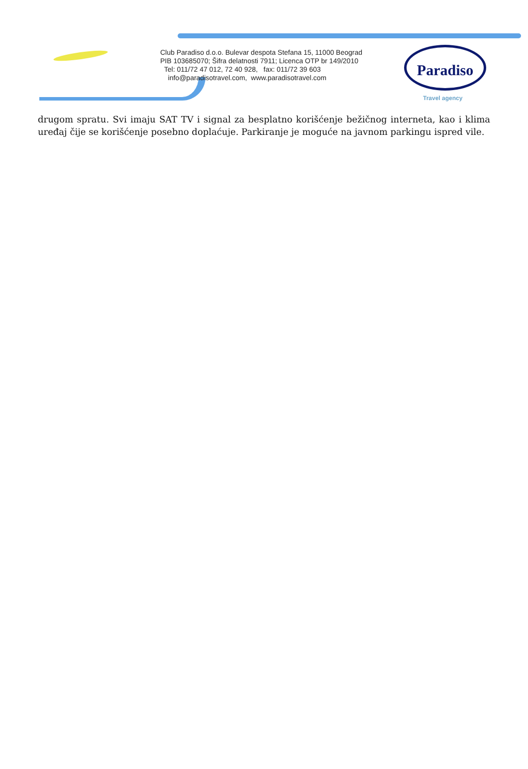Club Paradiso d.o.o. Bulevar despota Stefana 15, 11000 Beograd
PIB 103685070; Šifra delatnosti 7911; Licenca OTP br 149/2010
Tel: 011/72 47 012, 72 40 928, fax: 011/72 39 603
info@paradisotravel.com, www.paradisotravel.com
Paradiso
Travel agency
drugom spratu. Svi imaju SAT TV i signal za besplatno korišćenje bežičnog interneta, kao i klima uređaj čije se korišćenje posebno doplaćuje. Parkiranje je moguće na javnom parkingu ispred vile.